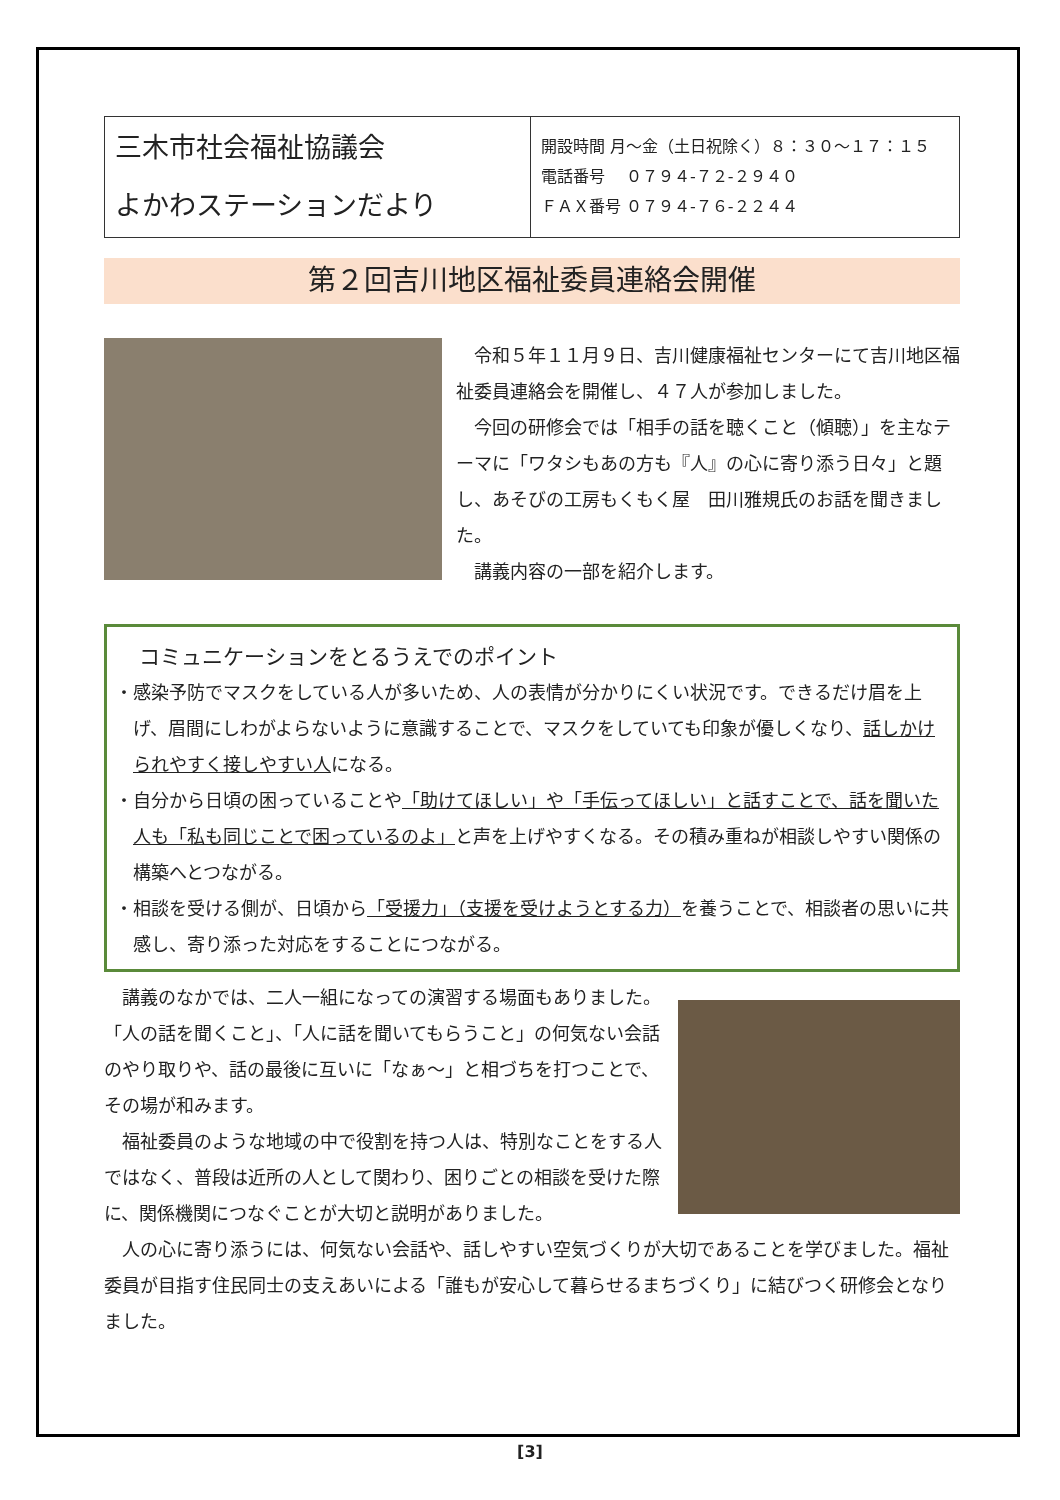| 三木市社会福祉協議会 よかわステーションだより | 開設時間 月～金（土日祝除く）８：３０～１７：１５ 電話番号 ０７９４-７２-２９４０ ＦＡＸ番号 ０７９４-７６-２２４４ |
第２回吉川地区福祉委員連絡会開催
令和５年１１月９日、吉川健康福祉センターにて吉川地区福祉委員連絡会を開催し、４７人が参加しました。
今回の研修会では「相手の話を聴くこと（傾聴）」を主なテーマに「ワタシもあの方も『人』の心に寄り添う日々」と題し、あそびの工房もくもく屋　田川雅規氏のお話を聞きました。
講義内容の一部を紹介します。
コミュニケーションをとるうえでのポイント
・感染予防でマスクをしている人が多いため、人の表情が分かりにくい状況です。できるだけ眉を上げ、眉間にしわがよらないように意識することで、マスクをしていても印象が優しくなり、話しかけられやすく接しやすい人になる。
・自分から日頃の困っていることや「助けてほしい」や「手伝ってほしい」と話すことで、話を聞いた人も「私も同じことで困っているのよ」と声を上げやすくなる。その積み重ねが相談しやすい関係の構築へとつながる。
・相談を受ける側が、日頃から「受援力」（支援を受けようとする力）を養うことで、相談者の思いに共感し、寄り添った対応をすることにつながる。
講義のなかでは、二人一組になっての演習する場面もありました。「人の話を聞くこと」、「人に話を聞いてもらうこと」の何気ない会話のやり取りや、話の最後に互いに「なぁ～」と相づちを打つことで、その場が和みます。
福祉委員のような地域の中で役割を持つ人は、特別なことをする人ではなく、普段は近所の人として関わり、困りごとの相談を受けた際に、関係機関につなぐことが大切と説明がありました。
人の心に寄り添うには、何気ない会話や、話しやすい空気づくりが大切であることを学びました。福祉委員が目指す住民同士の支えあいによる「誰もが安心して暮らせるまちづくり」に結びつく研修会となりました。
[3]